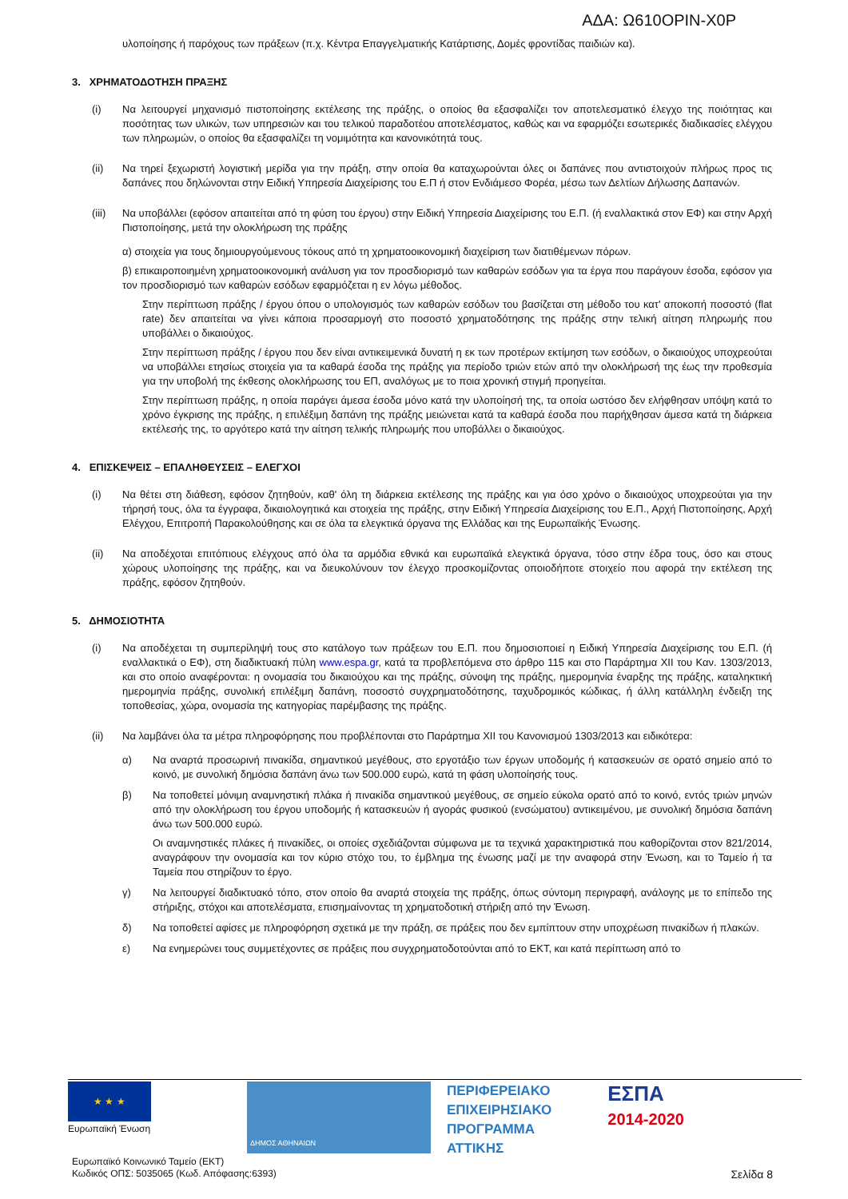ΑΔΑ: Ω610ΟΡΙΝ-Χ0Ρ
υλοποίησης ή παρόχους των πράξεων (π.χ. Κέντρα Επαγγελματικής Κατάρτισης, Δομές φροντίδας παιδιών κα).
3. ΧΡΗΜΑΤΟΔΟΤΗΣΗ ΠΡΑΞΗΣ
(i) Να λειτουργεί μηχανισμό πιστοποίησης εκτέλεσης της πράξης, ο οποίος θα εξασφαλίζει τον αποτελεσματικό έλεγχο της ποιότητας και ποσότητας των υλικών, των υπηρεσιών και του τελικού παραδοτέου αποτελέσματος, καθώς και να εφαρμόζει εσωτερικές διαδικασίες ελέγχου των πληρωμών, ο οποίος θα εξασφαλίζει τη νομιμότητα και κανονικότητά τους.
(ii) Να τηρεί ξεχωριστή λογιστική μερίδα για την πράξη, στην οποία θα καταχωρούνται όλες οι δαπάνες που αντιστοιχούν πλήρως προς τις δαπάνες που δηλώνονται στην Ειδική Υπηρεσία Διαχείρισης του Ε.Π ή στον Ενδιάμεσο Φορέα, μέσω των Δελτίων Δήλωσης Δαπανών.
(iii)
Να υποβάλλει (εφόσον απαιτείται από τη φύση του έργου) στην Ειδική Υπηρεσία Διαχείρισης του Ε.Π. (ή εναλλακτικά στον ΕΦ) και στην Αρχή Πιστοποίησης, μετά την ολοκλήρωση της πράξης
α) στοιχεία για τους δημιουργούμενους τόκους από τη χρηματοοικονομική διαχείριση των διατιθέμενων πόρων.
β) επικαιροποιημένη χρηματοοικονομική ανάλυση για τον προσδιορισμό των καθαρών εσόδων για τα έργα που παράγουν έσοδα, εφόσον για τον προσδιορισμό των καθαρών εσόδων εφαρμόζεται η εν λόγω μέθοδος.
Στην περίπτωση πράξης / έργου όπου ο υπολογισμός των καθαρών εσόδων του βασίζεται στη μέθοδο του κατ' αποκοπή ποσοστό (flat rate) δεν απαιτείται να γίνει κάποια προσαρμογή στο ποσοστό χρηματοδότησης της πράξης στην τελική αίτηση πληρωμής που υποβάλλει ο δικαιούχος.
Στην περίπτωση πράξης / έργου που δεν είναι αντικειμενικά δυνατή η εκ των προτέρων εκτίμηση των εσόδων, ο δικαιούχος υποχρεούται να υποβάλλει ετησίως στοιχεία για τα καθαρά έσοδα της πράξης για περίοδο τριών ετών από την ολοκλήρωσή της έως την προθεσμία για την υποβολή της έκθεσης ολοκλήρωσης του ΕΠ, αναλόγως με το ποια χρονική στιγμή προηγείται.
Στην περίπτωση πράξης, η οποία παράγει άμεσα έσοδα μόνο κατά την υλοποίησή της, τα οποία ωστόσο δεν ελήφθησαν υπόψη κατά το χρόνο έγκρισης της πράξης, η επιλέξιμη δαπάνη της πράξης μειώνεται κατά τα καθαρά έσοδα που παρήχθησαν άμεσα κατά τη διάρκεια εκτέλεσής της, το αργότερο κατά την αίτηση τελικής πληρωμής που υποβάλλει ο δικαιούχος.
4. ΕΠΙΣΚΕΨΕΙΣ – ΕΠΑΛΗΘΕΥΣΕΙΣ – ΕΛΕΓΧΟΙ
(i) Να θέτει στη διάθεση, εφόσον ζητηθούν, καθ' όλη τη διάρκεια εκτέλεσης της πράξης και για όσο χρόνο ο δικαιούχος υποχρεούται για την τήρησή τους, όλα τα έγγραφα, δικαιολογητικά και στοιχεία της πράξης, στην Ειδική Υπηρεσία Διαχείρισης του Ε.Π., Αρχή Πιστοποίησης, Αρχή Ελέγχου, Επιτροπή Παρακολούθησης και σε όλα τα ελεγκτικά όργανα της Ελλάδας και της Ευρωπαϊκής Ένωσης.
(ii) Να αποδέχοται επιτόπιους ελέγχους από όλα τα αρμόδια εθνικά και ευρωπαϊκά ελεγκτικά όργανα, τόσο στην έδρα τους, όσο και στους χώρους υλοποίησης της πράξης, και να διευκολύνουν τον έλεγχο προσκομίζοντας οποιοδήποτε στοιχείο που αφορά την εκτέλεση της πράξης, εφόσον ζητηθούν.
5. ΔΗΜΟΣΙΟΤΗΤΑ
(i) Να αποδέχεται τη συμπερίληψή τους στο κατάλογο των πράξεων του Ε.Π. που δημοσιοποιεί η Ειδική Υπηρεσία Διαχείρισης του Ε.Π. (ή εναλλακτικά ο ΕΦ), στη διαδικτυακή πύλη www.espa.gr, κατά τα προβλεπόμενα στο άρθρο 115 και στο Παράρτημα XII του Καν. 1303/2013, και στο οποίο αναφέρονται: η ονομασία του δικαιούχου και της πράξης, σύνοψη της πράξης, ημερομηνία έναρξης της πράξης, καταληκτική ημερομηνία πράξης, συνολική επιλέξιμη δαπάνη, ποσοστό συγχρηματοδότησης, ταχυδρομικός κώδικας, ή άλλη κατάλληλη ένδειξη της τοποθεσίας, χώρα, ονομασία της κατηγορίας παρέμβασης της πράξης.
(ii) Να λαμβάνει όλα τα μέτρα πληροφόρησης που προβλέπονται στο Παράρτημα XII του Κανονισμού 1303/2013 και ειδικότερα:
α) Να αναρτά προσωρινή πινακίδα, σημαντικού μεγέθους, στο εργοτάξιο των έργων υποδομής ή κατασκευών σε ορατό σημείο από το κοινό, με συνολική δημόσια δαπάνη άνω των 500.000 ευρώ, κατά τη φάση υλοποίησής τους.
β) Να τοποθετεί μόνιμη αναμνηστική πλάκα ή πινακίδα σημαντικού μεγέθους, σε σημείο εύκολα ορατό από το κοινό, εντός τριών μηνών από την ολοκλήρωση του έργου υποδομής ή κατασκευών ή αγοράς φυσικού (ενσώματου) αντικειμένου, με συνολική δημόσια δαπάνη άνω των 500.000 ευρώ.
Οι αναμνηστικές πλάκες ή πινακίδες, οι οποίες σχεδιάζονται σύμφωνα με τα τεχνικά χαρακτηριστικά που καθορίζονται στον 821/2014, αναγράφουν την ονομασία και τον κύριο στόχο του, το έμβλημα της ένωσης μαζί με την αναφορά στην Ένωση, και το Ταμείο ή τα Ταμεία που στηρίζουν το έργο.
γ) Να λειτουργεί διαδικτυακό τόπο, στον οποίο θα αναρτά στοιχεία της πράξης, όπως σύντομη περιγραφή, ανάλογης με το επίπεδο της στήριξης, στόχοι και αποτελέσματα, επισημαίνοντας τη χρηματοδοτική στήριξη από την Ένωση.
δ) Να τοποθετεί αφίσες με πληροφόρηση σχετικά με την πράξη, σε πράξεις που δεν εμπίπτουν στην υποχρέωση πινακίδων ή πλακών.
ε) Να ενημερώνει τους συμμετέχοντες σε πράξεις που συγχρηματοδοτούνται από το ΕΚΤ, και κατά περίπτωση από το
★ ★ ★
Ευρωπαϊκή Ένωση
ΔΗΜΟΣ ΑΘΗΝΑΙΩΝ
ΠΕΡΙΦΕΡΕΙΑΚΟ
ΕΠΙΧΕΙΡΗΣΙΑΚΟ
ΠΡΟΓΡΑΜΜΑ
ΑΤΤΙΚΗΣ
ΕΣΠΑ
2014-2020
Ευρωπαϊκό Κοινωνικό Ταμείο (ΕΚΤ)
Κωδικός ΟΠΣ: 5035065 (Κωδ. Απόφασης:6393)
Σελίδα 8